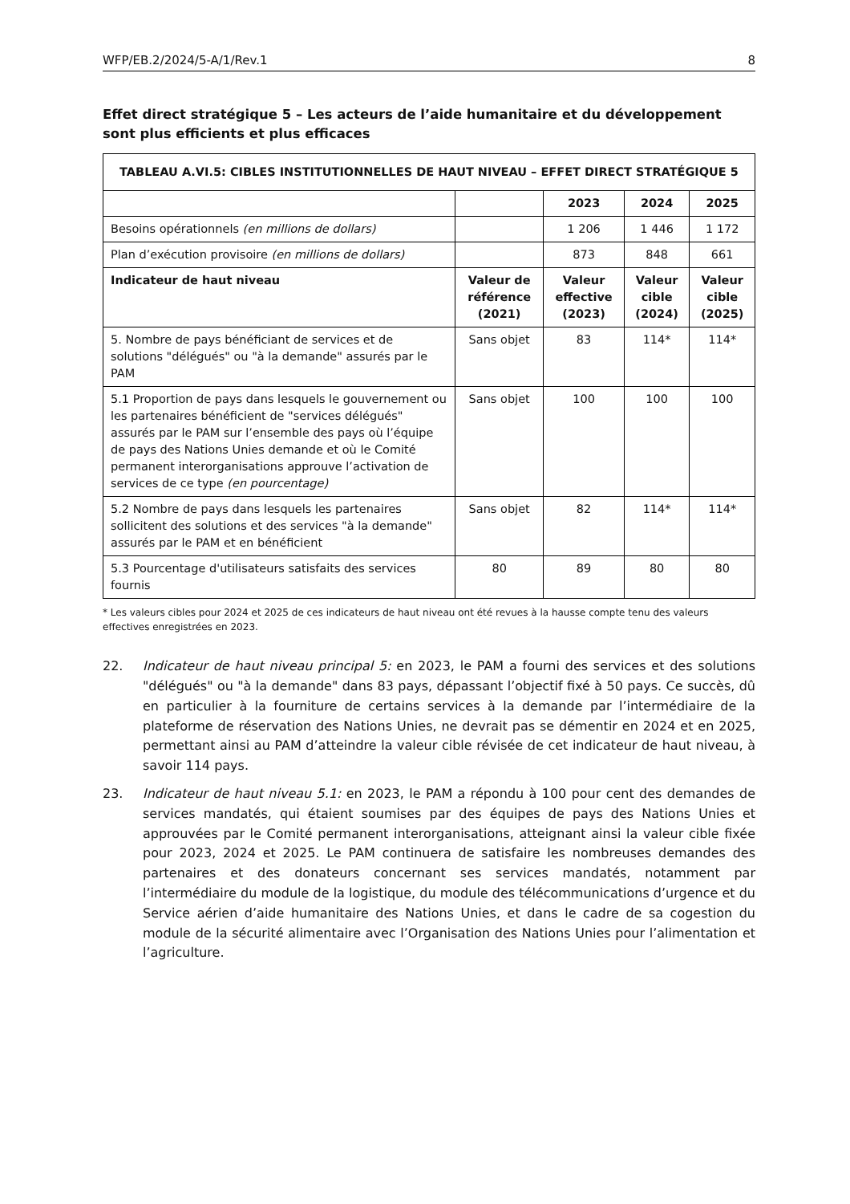WFP/EB.2/2024/5-A/1/Rev.1 8
Effet direct stratégique 5 – Les acteurs de l’aide humanitaire et du développement sont plus efficients et plus efficaces
| TABLEAU A.VI.5: CIBLES INSTITUTIONNELLES DE HAUT NIVEAU – EFFET DIRECT STRATÉGIQUE 5 | | | | |
| --- | --- | --- | --- | --- |
| | | 2023 | 2024 | 2025 |
| Besoins opérationnels (en millions de dollars) | | 1 206 | 1 446 | 1 172 |
| Plan d’exécution provisoire (en millions de dollars) | | 873 | 848 | 661 |
| Indicateur de haut niveau | Valeur de référence (2021) | Valeur effective (2023) | Valeur cible (2024) | Valeur cible (2025) |
| 5. Nombre de pays bénéficiant de services et de solutions "délégués" ou "à la demande" assurés par le PAM | Sans objet | 83 | 114* | 114* |
| 5.1 Proportion de pays dans lesquels le gouvernement ou les partenaires bénéficient de "services délégués" assurés par le PAM sur l’ensemble des pays où l’équipe de pays des Nations Unies demande et où le Comité permanent interorganisations approuve l’activation de services de ce type (en pourcentage) | Sans objet | 100 | 100 | 100 |
| 5.2 Nombre de pays dans lesquels les partenaires sollicitent des solutions et des services "à la demande" assurés par le PAM et en bénéficient | Sans objet | 82 | 114* | 114* |
| 5.3 Pourcentage d'utilisateurs satisfaits des services fournis | 80 | 89 | 80 | 80 |
* Les valeurs cibles pour 2024 et 2025 de ces indicateurs de haut niveau ont été revues à la hausse compte tenu des valeurs effectives enregistrées en 2023.
22. Indicateur de haut niveau principal 5: en 2023, le PAM a fourni des services et des solutions "délégués" ou "à la demande" dans 83 pays, dépassant l’objectif fixé à 50 pays. Ce succès, dû en particulier à la fourniture de certains services à la demande par l’intermédiaire de la plateforme de réservation des Nations Unies, ne devrait pas se démentir en 2024 et en 2025, permettant ainsi au PAM d’atteindre la valeur cible révisée de cet indicateur de haut niveau, à savoir 114 pays.
23. Indicateur de haut niveau 5.1: en 2023, le PAM a répondu à 100 pour cent des demandes de services mandatés, qui étaient soumises par des équipes de pays des Nations Unies et approuvées par le Comité permanent interorganisations, atteignant ainsi la valeur cible fixée pour 2023, 2024 et 2025. Le PAM continuera de satisfaire les nombreuses demandes des partenaires et des donateurs concernant ses services mandatés, notamment par l’intermédiaire du module de la logistique, du module des télécommunications d’urgence et du Service aérien d’aide humanitaire des Nations Unies, et dans le cadre de sa cogestion du module de la sécurité alimentaire avec l’Organisation des Nations Unies pour l’alimentation et l’agriculture.